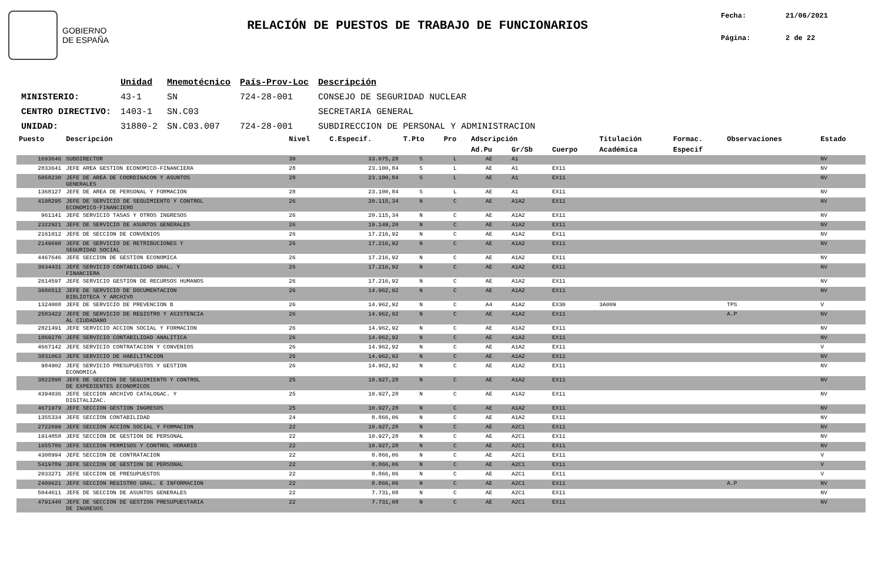GOBIERNO
DE ESPAÑA
RELACIÓN DE PUESTOS DE TRABAJO DE FUNCIONARIOS
Fecha: 21/06/2021
Página: 2 de 22
| | Unidad | Mnemotécnico | País-Prov-Loc | Descripción |
| --- | --- | --- | --- | --- |
| MINISTERIO: | 43-1 | SN | 724-28-001 | CONSEJO DE SEGURIDAD NUCLEAR |
| CENTRO DIRECTIVO: | 1403-1 | SN.C03 | | SECRETARIA GENERAL |
| UNIDAD: | 31880-2 | SN.C03.007 | 724-28-001 | SUBDIRECCION DE PERSONAL Y ADMINISTRACION |
| Puesto | Descripción | Nivel | C.Especif. | T.Pto | Pro | Adscripción | | | Titulación | Formac. | Observaciones | Estado |
| --- | --- | --- | --- | --- | --- | --- | --- | --- | --- | --- | --- | --- |
| | | | | | | Ad.Pu | Gr/Sb | Cuerpo | Académica | Especif | | |
| 1693646 | SUBDIRECTOR | 30 | 33.075,28 | S | L | AE | A1 | | | | | NV |
| 2833641 | JEFE AREA GESTION ECONOMICO-FINANCIERA | 28 | 23.100,84 | S | L | AE | A1 | EX11 | | | | NV |
| 5058230 | JEFE DE AREA DE COORDINACON Y ASUNTOS GENERALES | 28 | 23.100,84 | S | L | AE | A1 | EX11 | | | | NV |
| 1368127 | JEFE DE AREA DE PERSONAL Y FORMACION | 28 | 23.100,84 | S | L | AE | A1 | EX11 | | | | NV |
| 4198295 | JEFE DE SERVICIO DE SEGUIMIENTO Y CONTROL ECONOMICO-FINANCIERO | 26 | 20.115,34 | N | C | AE | A1A2 | EX11 | | | | NV |
| 961141 | JEFE SERVICIO TASAS Y OTROS INGRESOS | 26 | 20.115,34 | N | C | AE | A1A2 | EX11 | | | | NV |
| 2322921 | JEFE DE SERVICIO DE ASUNTOS GENERALES | 26 | 19.149,20 | N | C | AE | A1A2 | EX11 | | | | NV |
| 2161012 | JEFE DE SECCION DE CONVENIOS | 26 | 17.216,92 | N | C | AE | A1A2 | EX11 | | | | NV |
| 2149698 | JEFE DE SERVICIO DE RETRIBUCIONES Y SEGURIDAD SOCIAL | 26 | 17.216,92 | N | C | AE | A1A2 | EX11 | | | | NV |
| 4467646 | JEFE SECCION DE GESTION ECONOMICA | 26 | 17.216,92 | N | C | AE | A1A2 | EX11 | | | | NV |
| 3634431 | JEFE SERVICIO CONTABILIDAD GRAL. Y FINANCIERA | 26 | 17.216,92 | N | C | AE | A1A2 | EX11 | | | | NV |
| 2614597 | JEFE SERVICIO GESTION DE RECURSOS HUMANOS | 26 | 17.216,92 | N | C | AE | A1A2 | EX11 | | | | NV |
| 3686512 | JEFE DE SERVICIO DE DOCUMENTACION BIBLIOTECA Y ARCHIVO | 26 | 14.962,92 | N | C | AE | A1A2 | EX11 | | | | NV |
| 1324008 | JEFE DE SERVICIO DE PREVENCION B | 26 | 14.962,92 | N | C | A4 | A1A2 | EX30 | 3A009 | | TPS | V |
| 2583422 | JEFE DE SERVICIO DE REGISTRO Y ASISTENCIA AL CIUDADANO | 26 | 14.962,92 | N | C | AE | A1A2 | EX11 | | | A.P | NV |
| 2821491 | JEFE SERVICIO ACCION SOCIAL Y FORMACION | 26 | 14.962,92 | N | C | AE | A1A2 | EX11 | | | | NV |
| 1869270 | JEFE SERVICIO CONTABILIDAD ANALITICA | 26 | 14.962,92 | N | C | AE | A1A2 | EX11 | | | | NV |
| 4667142 | JEFE SERVICIO CONTRATACION Y CONVENIOS | 26 | 14.962,92 | N | C | AE | A1A2 | EX11 | | | | V |
| 3831063 | JEFE SERVICIO DE HABILITACION | 26 | 14.962,92 | N | C | AE | A1A2 | EX11 | | | | NV |
| 984902 | JEFE SERVICIO PRESUPUESTOS Y GESTION ECONOMICA | 26 | 14.962,92 | N | C | AE | A1A2 | EX11 | | | | NV |
| 3822898 | JEFE DE SECCION DE SEGUIMIENTO Y CONTROL DE EXPEDIENTES ECONOMICOS | 25 | 10.927,28 | N | C | AE | A1A2 | EX11 | | | | NV |
| 4394036 | JEFE SECCION ARCHIVO CATALOGAC. Y DIGITALIZAC. | 25 | 10.927,28 | N | C | AE | A1A2 | EX11 | | | | NV |
| 4671979 | JEFE SECCION GESTION INGRESOS | 25 | 10.927,28 | N | C | AE | A1A2 | EX11 | | | | NV |
| 1355334 | JEFE SECCION CONTABILIDAD | 24 | 8.866,06 | N | C | AE | A1A2 | EX11 | | | | NV |
| 2722699 | JEFE SECCION ACCION SOCIAL Y FORMACION | 22 | 10.927,28 | N | C | AE | A2C1 | EX11 | | | | NV |
| 1914858 | JEFE SECCION DE GESTION DE PERSONAL | 22 | 10.927,28 | N | C | AE | A2C1 | EX11 | | | | NV |
| 1655786 | JEFE SECCION PERMISOS Y CONTROL HORARIO | 22 | 10.927,28 | N | C | AE | A2C1 | EX11 | | | | NV |
| 4308994 | JEFE SECCION DE CONTRATACION | 22 | 8.866,06 | N | C | AE | A2C1 | EX11 | | | | V |
| 5419789 | JEFE SECCION DE GESTION DE PERSONAL | 22 | 8.866,06 | N | C | AE | A2C1 | EX11 | | | | V |
| 2033271 | JEFE SECCION DE PRESUPUESTOS | 22 | 8.866,06 | N | C | AE | A2C1 | EX11 | | | | V |
| 2409621 | JEFE SECCION REGISTRO GRAL. E INFORMACION | 22 | 8.866,06 | N | C | AE | A2C1 | EX11 | | | A.P | NV |
| 5044611 | JEFE DE SECCION DE ASUNTOS GENERALES | 22 | 7.731,08 | N | C | AE | A2C1 | EX11 | | | | NV |
| 4791440 | JEFE DE SECCION DE GESTION PRESUPUESTARIA DE INGRESOS | 22 | 7.731,08 | N | C | AE | A2C1 | EX11 | | | | NV |